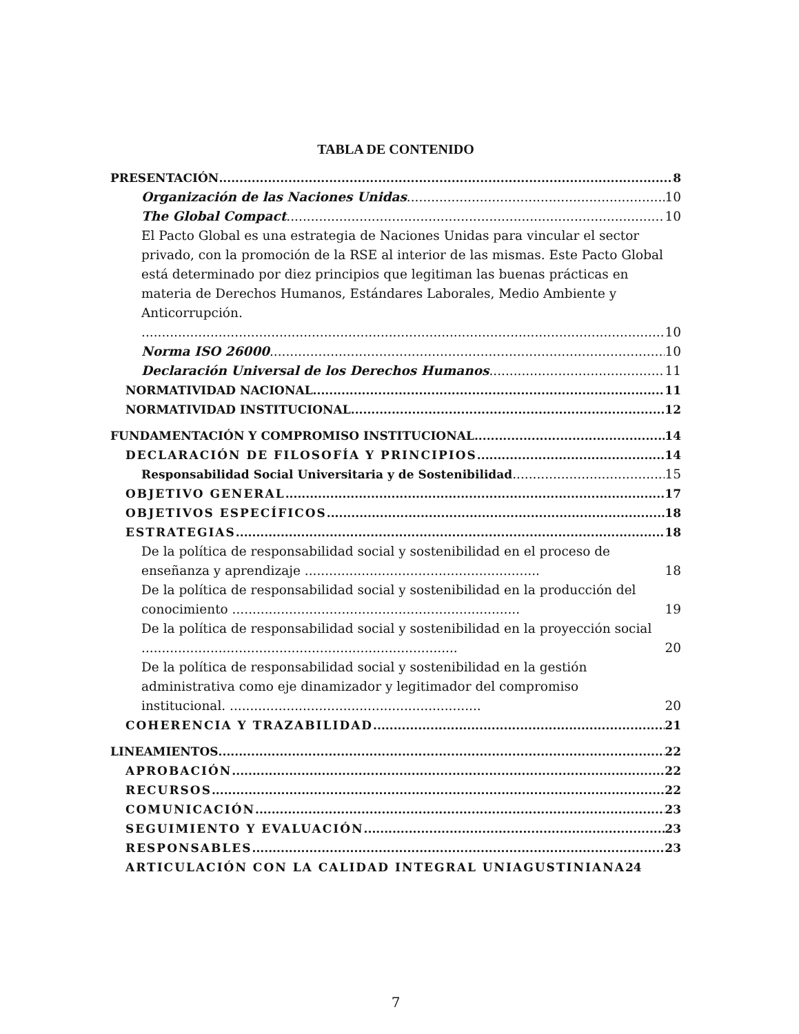TABLA DE CONTENIDO
PRESENTACIÓN 8
Organización de las Naciones Unidas 10
The Global Compact 10
El Pacto Global es una estrategia de Naciones Unidas para vincular el sector privado, con la promoción de la RSE al interior de las mismas. Este Pacto Global está determinado por diez principios que legitiman las buenas prácticas en materia de Derechos Humanos, Estándares Laborales, Medio Ambiente y Anticorrupción. 10
Norma ISO 26000 10
Declaración Universal de los Derechos Humanos 11
NORMATIVIDAD NACIONAL 11
NORMATIVIDAD INSTITUCIONAL 12
FUNDAMENTACIÓN Y COMPROMISO INSTITUCIONAL 14
DECLARACIÓN DE FILOSOFÍA Y PRINCIPIOS 14
Responsabilidad Social Universitaria y de Sostenibilidad 15
OBJETIVO GENERAL 17
OBJETIVOS ESPECÍFICOS 18
ESTRATEGIAS 18
De la política de responsabilidad social y sostenibilidad en el proceso de enseñanza y aprendizaje .......................................................... 18
De la política de responsabilidad social y sostenibilidad en la producción del conocimiento ....................................................................... 19
De la política de responsabilidad social y sostenibilidad en la proyección social .............................................................................. 20
De la política de responsabilidad social y sostenibilidad en la gestión administrativa como eje dinamizador y legitimador del compromiso institucional. .............................................................. 20
COHERENCIA Y TRAZABILIDAD 21
LINEAMIENTOS 22
APROBACIÓN 22
RECURSOS 22
COMUNICACIÓN 23
SEGUIMIENTO Y EVALUACIÓN 23
RESPONSABLES 23
ARTICULACIÓN CON LA CALIDAD INTEGRAL UNIAGUSTINIANA 24
7